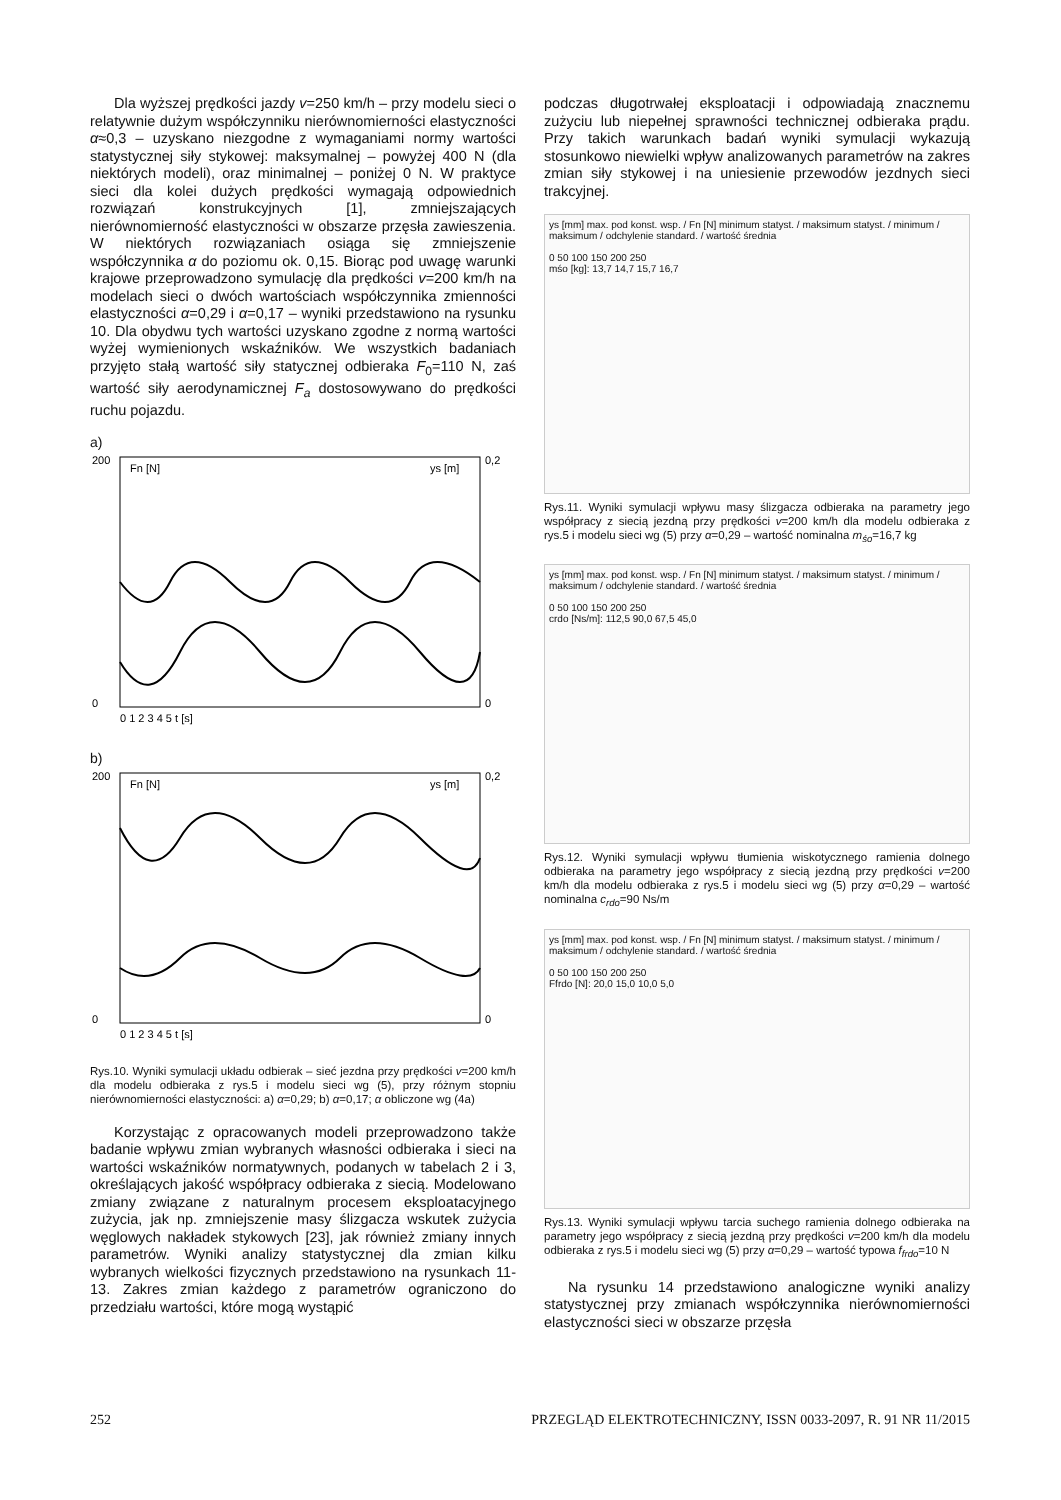Dla wyższej prędkości jazdy v=250 km/h – przy modelu sieci o relatywnie dużym współczynniku nierównomierności elastyczności α≈0,3 – uzyskano niezgodne z wymaganiami normy wartości statystycznej siły stykowej: maksymalnej – powyżej 400 N (dla niektórych modeli), oraz minimalnej – poniżej 0 N. W praktyce sieci dla kolei dużych prędkości wymagają odpowiednich rozwiązań konstrukcyjnych [1], zmniejszających nierównomierność elastyczności w obszarze przęsła zawieszenia. W niektórych rozwiązaniach osiąga się zmniejszenie współczynnika α do poziomu ok. 0,15. Biorąc pod uwagę warunki krajowe przeprowadzono symulację dla prędkości v=200 km/h na modelach sieci o dwóch wartościach współczynnika zmienności elastyczności α=0,29 i α=0,17 – wyniki przedstawiono na rysunku 10. Dla obydwu tych wartości uzyskano zgodne z normą wartości wyżej wymienionych wskaźników. We wszystkich badaniach przyjęto stałą wartość siły statycznej odbieraka F<sub>0</sub>=110 N, zaś wartość siły aerodynamicznej F<sub>a</sub> dostosowywano do prędkości ruchu pojazdu.
a)
200
0
Fn [N]
ys [m]
0,2
0
0 1 2 3 4 5 t [s]
b)
200
0
Fn [N]
ys [m]
0,2
0
0 1 2 3 4 5 t [s]
Rys.10. Wyniki symulacji układu odbierak – sieć jezdna przy prędkości v=200 km/h dla modelu odbieraka z rys.5 i modelu sieci wg (5), przy różnym stopniu nierównomierności elastyczności: a) α=0,29; b) α=0,17; α obliczone wg (4a)
Korzystając z opracowanych modeli przeprowadzono także badanie wpływu zmian wybranych własności odbieraka i sieci na wartości wskaźników normatywnych, podanych w tabelach 2 i 3, określających jakość współpracy odbieraka z siecią. Modelowano zmiany związane z naturalnym procesem eksploatacyjnego zużycia, jak np. zmniejszenie masy ślizgacza wskutek zużycia węglowych nakładek stykowych [23], jak również zmiany innych parametrów. Wyniki analizy statystycznej dla zmian kilku wybranych wielkości fizycznych przedstawiono na rysunkach 11-13. Zakres zmian każdego z parametrów ograniczono do przedziału wartości, które mogą wystąpić
podczas długotrwałej eksploatacji i odpowiadają znacznemu zużyciu lub niepełnej sprawności technicznej odbieraka prądu. Przy takich warunkach badań wyniki symulacji wykazują stosunkowo niewielki wpływ analizowanych parametrów na zakres zmian siły stykowej i na uniesienie przewodów jezdnych sieci trakcyjnej.
ys [mm] max. pod konst. wsp. / Fn [N] minimum statyst. / maksimum statyst. / minimum / maksimum / odchylenie standard. / wartość średnia
0 50 100 150 200 250
mśo [kg]: 13,7 14,7 15,7 16,7
Rys.11. Wyniki symulacji wpływu masy ślizgacza odbieraka na parametry jego współpracy z siecią jezdną przy prędkości v=200 km/h dla modelu odbieraka z rys.5 i modelu sieci wg (5) przy α=0,29 – wartość nominalna m<sub>śo</sub>=16,7 kg
ys [mm] max. pod konst. wsp. / Fn [N] minimum statyst. / maksimum statyst. / minimum / maksimum / odchylenie standard. / wartość średnia
0 50 100 150 200 250
crdo [Ns/m]: 112,5 90,0 67,5 45,0
Rys.12. Wyniki symulacji wpływu tłumienia wiskotycznego ramienia dolnego odbieraka na parametry jego współpracy z siecią jezdną przy prędkości v=200 km/h dla modelu odbieraka z rys.5 i modelu sieci wg (5) przy α=0,29 – wartość nominalna c<sub>rdo</sub>=90 Ns/m
ys [mm] max. pod konst. wsp. / Fn [N] minimum statyst. / maksimum statyst. / minimum / maksimum / odchylenie standard. / wartość średnia
0 50 100 150 200 250
Ffrdo [N]: 20,0 15,0 10,0 5,0
Rys.13. Wyniki symulacji wpływu tarcia suchego ramienia dolnego odbieraka na parametry jego współpracy z siecią jezdną przy prędkości v=200 km/h dla modelu odbieraka z rys.5 i modelu sieci wg (5) przy α=0,29 – wartość typowa f<sub>frdo</sub>=10 N
Na rysunku 14 przedstawiono analogiczne wyniki analizy statystycznej przy zmianach współczynnika nierównomierności elastyczności sieci w obszarze przęsła
252 PRZEGLĄD ELEKTROTECHNICZNY, ISSN 0033-2097, R. 91 NR 11/2015